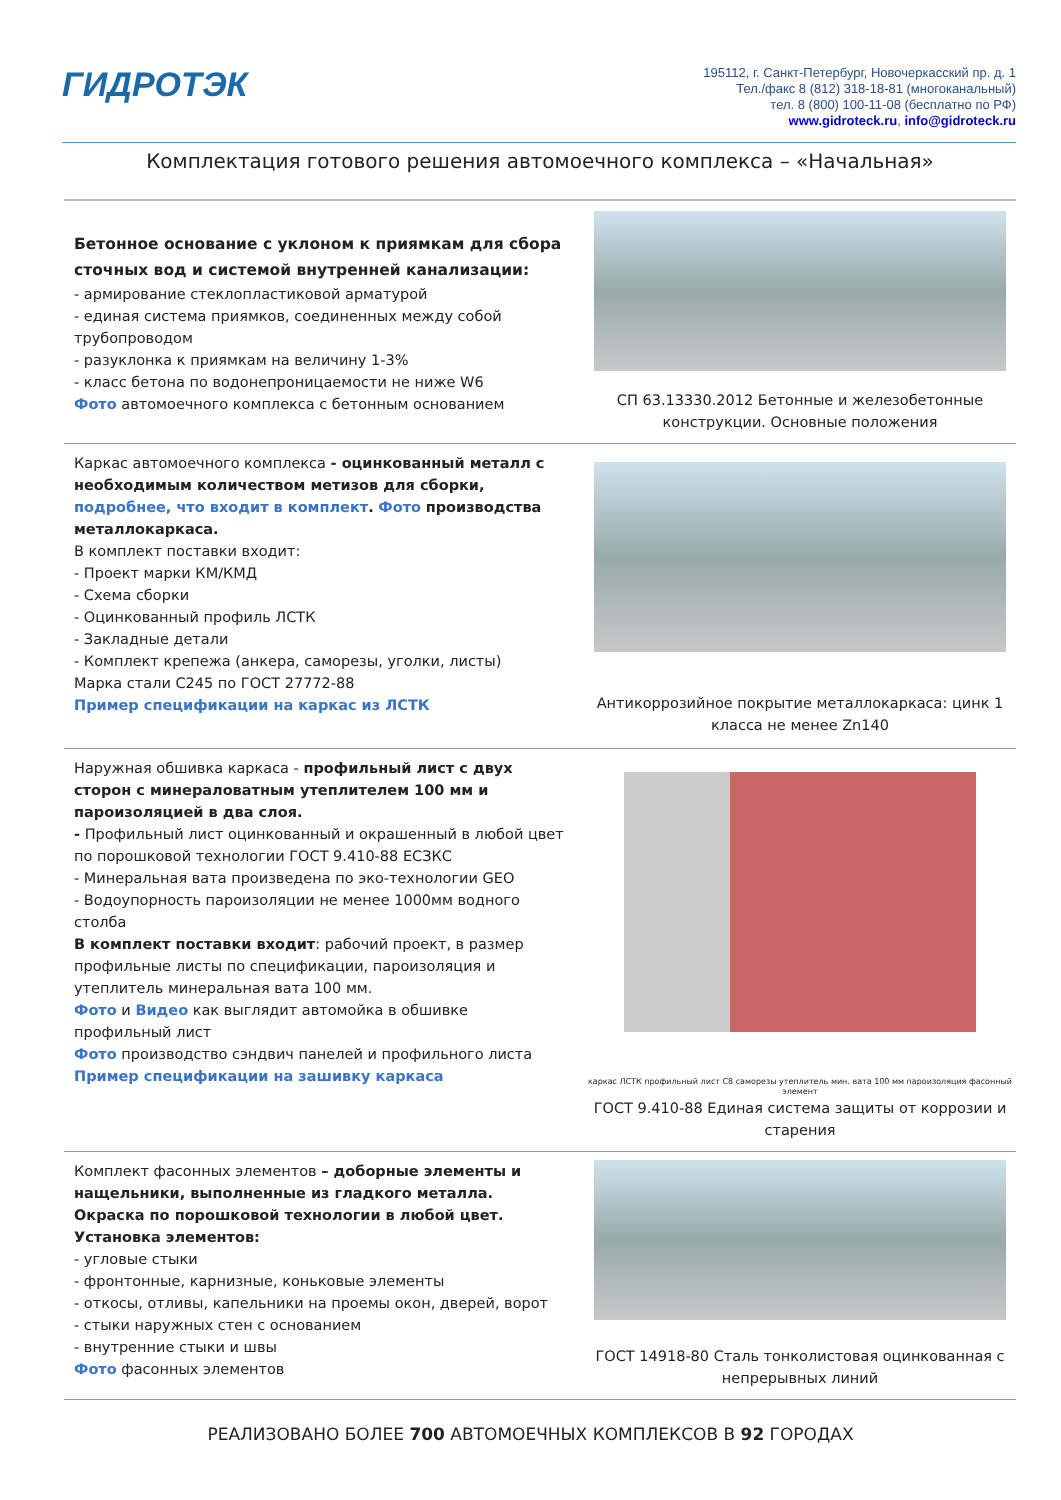ГИДРОТЭК
195112, г. Санкт-Петербург, Новочеркасский пр. д. 1
Тел./факс 8 (812) 318-18-81 (многоканальный)
тел. 8 (800) 100-11-08 (бесплатно по РФ)
www.gidroteck.ru, info@gidroteck.ru
Комплектация готового решения автомоечного комплекса – «Начальная»
Бетонное основание с уклоном к приямкам для сбора сточных вод и системой внутренней канализации:
- армирование стеклопластиковой арматурой
- единая система приямков, соединенных между собой трубопроводом
- разуклонка к приямкам на величину 1-3%
- класс бетона по водонепроницаемости не ниже W6
Фото автомоечного комплекса с бетонным основанием
СП 63.13330.2012 Бетонные и железобетонные конструкции. Основные положения
Каркас автомоечного комплекса - оцинкованный металл с необходимым количеством метизов для сборки, подробнее, что входит в комплект. Фото производства металлокаркаса.
В комплект поставки входит:
- Проект марки КМ/КМД
- Схема сборки
- Оцинкованный профиль ЛСТК
- Закладные детали
- Комплект крепежа (анкера, саморезы, уголки, листы)
Марка стали С245 по ГОСТ 27772-88
Пример спецификации на каркас из ЛСТК
Антикоррозийное покрытие металлокаркаса: цинк 1 класса не менее Zn140
Наружная обшивка каркаса - профильный лист с двух сторон с минераловатным утеплителем 100 мм и пароизоляцией в два слоя.
- Профильный лист оцинкованный и окрашенный в любой цвет по порошковой технологии ГОСТ 9.410-88 ЕСЗКС
- Минеральная вата произведена по эко-технологии GEO
- Водоупорность пароизоляции не менее 1000мм водного столба
В комплект поставки входит: рабочий проект, в размер профильные листы по спецификации, пароизоляция и утеплитель минеральная вата 100 мм.
Фото и Видео как выглядит автомойка в обшивке профильный лист
Фото производство сэндвич панелей и профильного листа
Пример спецификации на зашивку каркаса
каркас ЛСТК профильный лист С8 саморезы утеплитель мин. вата 100 мм пароизоляция фасонный элемент
ГОСТ 9.410-88 Единая система защиты от коррозии и старения
Комплект фасонных элементов – доборные элементы и нащельники, выполненные из гладкого металла. Окраска по порошковой технологии в любой цвет. Установка элементов:
- угловые стыки
- фронтонные, карнизные, коньковые элементы
- откосы, отливы, капельники на проемы окон, дверей, ворот
- стыки наружных стен с основанием
- внутренние стыки и швы
Фото фасонных элементов
ГОСТ 14918-80 Сталь тонколистовая оцинкованная с непрерывных линий
РЕАЛИЗОВАНО БОЛЕЕ 700 АВТОМОЕЧНЫХ КОМПЛЕКСОВ В 92 ГОРОДАХ